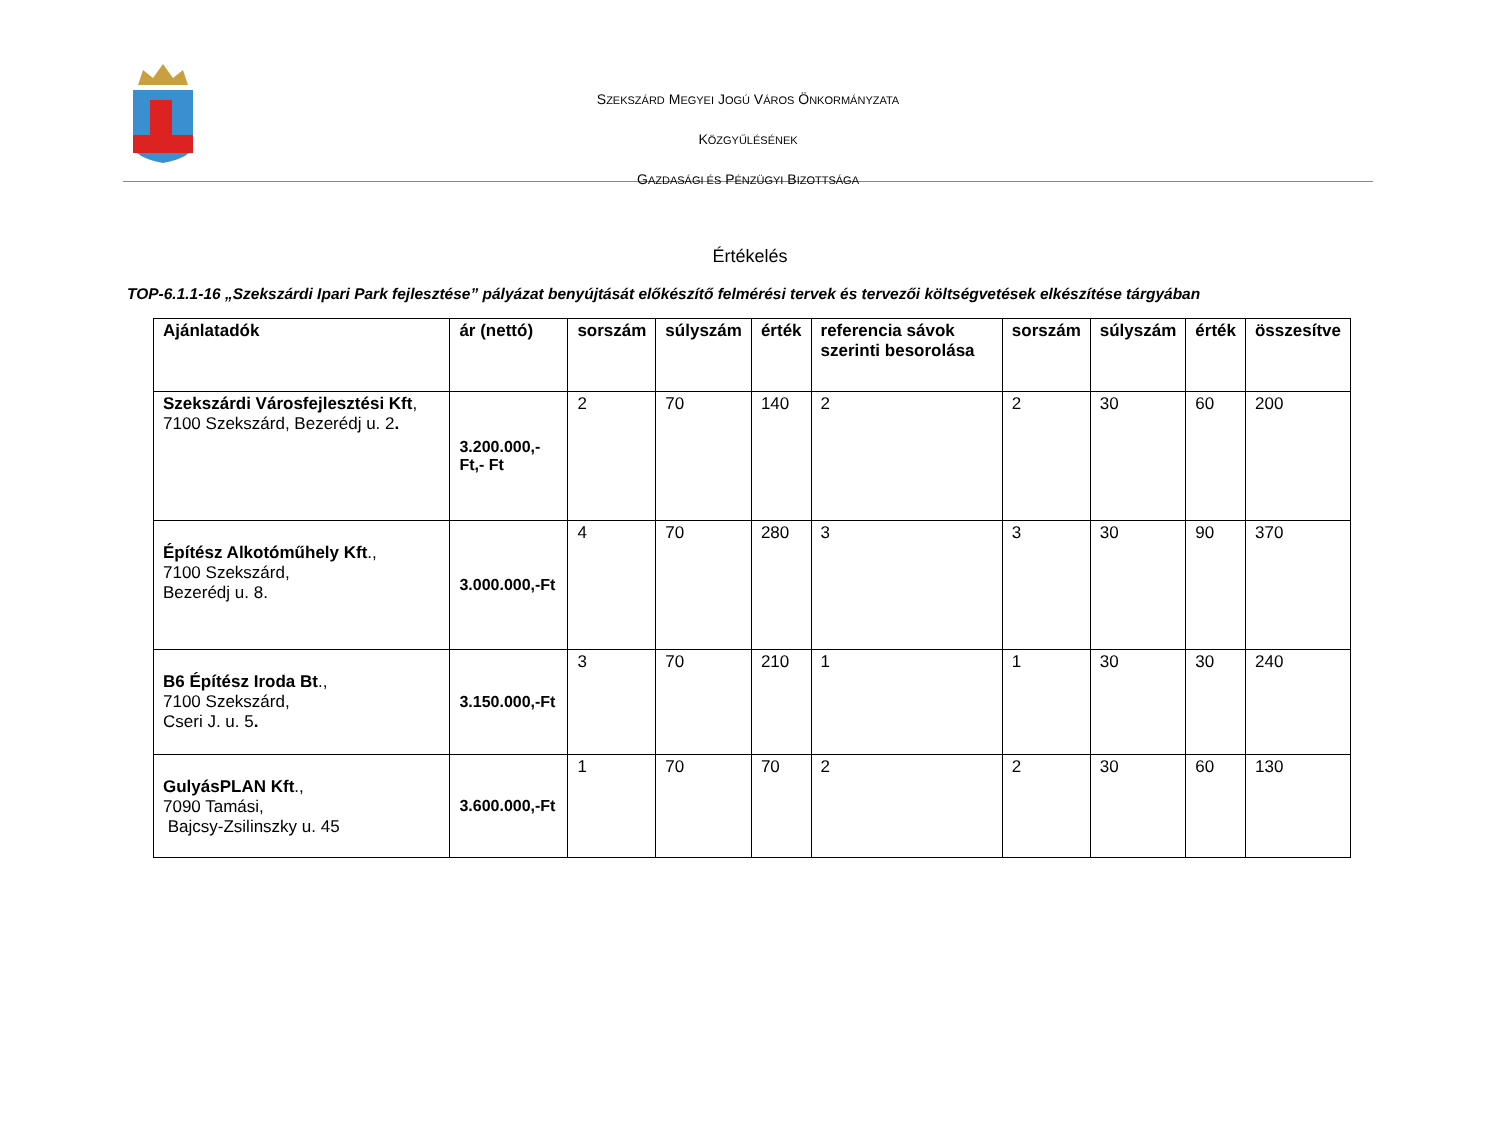SZEKSZÁRD MEGYEI JOGÚ VÁROS ÖNKORMÁNYZATA
KÖZGYŰLÉSÉNEK
GAZDASÁGI ÉS PÉNZÜGYI BIZOTTSÁGA
Értékelés
TOP-6.1.1-16 „Szekszárdi Ipari Park fejlesztése” pályázat benyújtását előkészítő felmérési tervek és tervezői költségvetések elkészítése tárgyában
| Ajánlatadók | ár (nettó) | sorszám | súlyszám | érték | referencia sávok szerinti besorolása | sorszám | súlyszám | érték | összesítve |
| --- | --- | --- | --- | --- | --- | --- | --- | --- | --- |
| Szekszárdi Városfejlesztési Kft , 7100 Szekszárd, Bezerédj u. 2 . | 3.200.000,-Ft,- Ft | 2 | 70 | 140 | 2 | 2 | 30 | 60 | 200 |
| Építész Alkotóműhely Kft ., 7100 Szekszárd, Bezerédj u. 8. | 3.000.000,-Ft | 4 | 70 | 280 | 3 | 3 | 30 | 90 | 370 |
| B6 Építész Iroda Bt ., 7100 Szekszárd, Cseri J. u. 5 . | 3.150.000,-Ft | 3 | 70 | 210 | 1 | 1 | 30 | 30 | 240 |
| GulyásPLAN Kft ., 7090 Tamási, Bajcsy-Zsilinszky u. 45 | 3.600.000,-Ft | 1 | 70 | 70 | 2 | 2 | 30 | 60 | 130 |